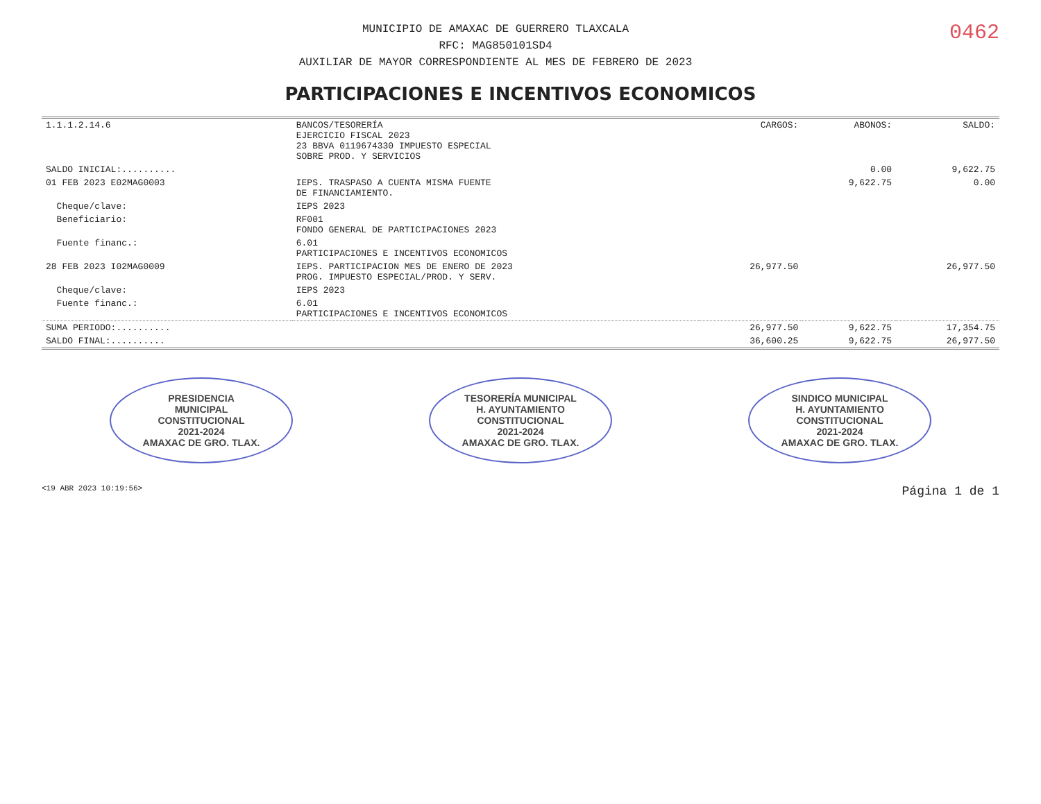MUNICIPIO DE AMAXAC DE GUERRERO TLAXCALA
RFC: MAG850101SD4
AUXILIAR DE MAYOR CORRESPONDIENTE AL MES DE FEBRERO DE 2023
0462
PARTICIPACIONES E INCENTIVOS ECONOMICOS
| 1.1.1.2.14.6 | BANCOS/TESORERÍA EJERCICIO FISCAL 2023 23 BBVA 0119674330 IMPUESTO ESPECIAL SOBRE PROD. Y SERVICIOS | CARGOS: | ABONOS: | SALDO: |
| SALDO INICIAL:.......... | | | 0.00 | 9,622.75 |
| 01 FEB 2023 E02MAG0003 | IEPS. TRASPASO A CUENTA MISMA FUENTE DE FINANCIAMIENTO. | | 9,622.75 | 0.00 |
| Cheque/clave: | IEPS 2023 | | | |
| Beneficiario: | RF001 FONDO GENERAL DE PARTICIPACIONES 2023 | | | |
| Fuente financ.: | 6.01 PARTICIPACIONES E INCENTIVOS ECONOMICOS | | | |
| 28 FEB 2023 I02MAG0009 | IEPS. PARTICIPACION MES DE ENERO DE 2023 PROG. IMPUESTO ESPECIAL/PROD. Y SERV. | 26,977.50 | | 26,977.50 |
| Cheque/clave: | IEPS 2023 | | | |
| Fuente financ.: | 6.01 PARTICIPACIONES E INCENTIVOS ECONOMICOS | | | |
| SUMA PERIODO:.......... | | 26,977.50 | 9,622.75 | 17,354.75 |
| SALDO FINAL:.......... | | 36,600.25 | 9,622.75 | 26,977.50 |
PRESIDENCIA
MUNICIPAL
CONSTITUCIONAL
2021-2024
AMAXAC DE GRO. TLAX.
TESORERÍA MUNICIPAL
H. AYUNTAMIENTO
CONSTITUCIONAL
2021-2024
AMAXAC DE GRO. TLAX.
SINDICO MUNICIPAL
H. AYUNTAMIENTO
CONSTITUCIONAL
2021-2024
AMAXAC DE GRO. TLAX.
<19 ABR 2023 10:19:56> Página 1 de 1